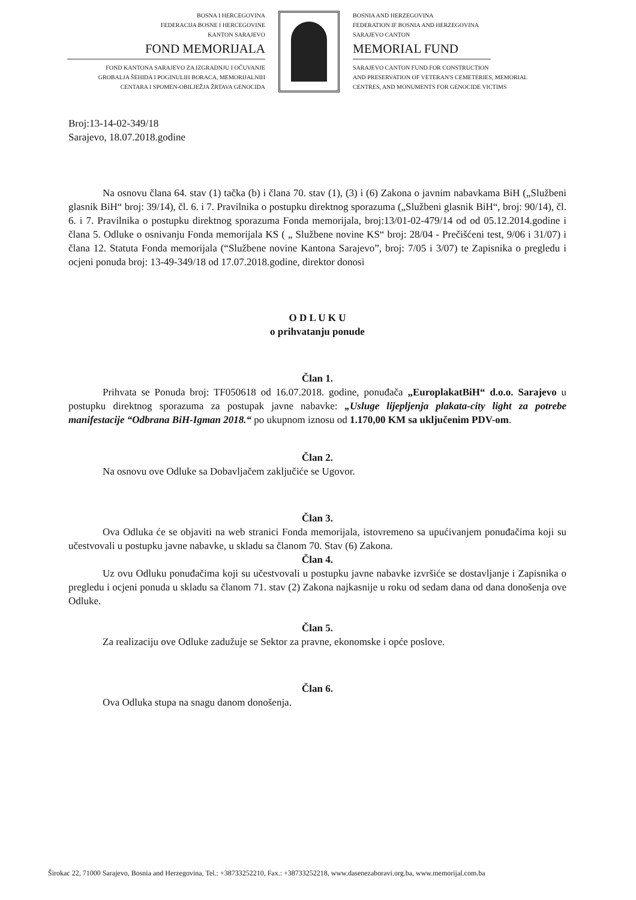BOSNA I HERCEGOVINA
FEDERACIJA BOSNE I HERCEGOVINE
KANTON SARAJEVO
FOND MEMORIJALA
FOND KANTONA SARAJEVO ZA IZGRADNJU I OČUVANJE
GROBALJA ŠEHIDA I POGINULIH BORACA, MEMORIJALNIH
CENTARA I SPOMEN-OBILJEŽJA ŽRTAVA GENOCIDA
BOSNIA AND HERZEGOVINA
FEDERATION IF BOSNIA AND HERZEGOVINA
SARAJEVO CANTON
MEMORIAL FUND
SARAJEVO CANTON FUND FOR CONSTRUCTION
AND PRESERVATION OF VETERAN'S CEMETERIES, MEMORIAL
CENTRES, AND MONUMENTS FOR GENOCIDE VICTIMS
Broj:13-14-02-349/18
Sarajevo, 18.07.2018.godine
Na osnovu člana 64. stav (1) tačka (b) i člana 70. stav (1), (3) i (6) Zakona o javnim nabavkama BiH („Službeni glasnik BiH“ broj: 39/14), čl. 6. i 7. Pravilnika o postupku direktnog sporazuma („Službeni glasnik BiH“, broj: 90/14), čl. 6. i 7. Pravilnika o postupku direktnog sporazuma Fonda memorijala, broj:13/01-02-479/14 od od 05.12.2014.godine i člana 5. Odluke o osnivanju Fonda memorijala KS ( „ Službene novine KS“ broj: 28/04 - Prečišćeni test, 9/06 i 31/07) i člana 12. Statuta Fonda memorijala (“Službene novine Kantona Sarajevo”, broj: 7/05 i 3/07) te Zapisnika o pregledu i ocjeni ponuda broj: 13-49-349/18 od 17.07.2018.godine, direktor donosi
O D L U K U
o prihvatanju ponude
Član 1.
Prihvata se Ponuda broj: TF050618 od 16.07.2018. godine, ponuđača „EuroplakatBiH“ d.o.o. Sarajevo u postupku direktnog sporazuma za postupak javne nabavke: „Usluge lijepljenja plakata-city light za potrebe manifestacije “Odbrana BiH-Igman 2018.“ po ukupnom iznosu od 1.170,00 KM sa uključenim PDV-om.
Član 2.
Na osnovu ove Odluke sa Dobavljačem zaključiće se Ugovor.
Član 3.
Ova Odluka će se objaviti na web stranici Fonda memorijala, istovremeno sa upućivanjem ponuđačima koji su učestvovali u postupku javne nabavke, u skladu sa članom 70. Stav (6) Zakona.
Član 4.
Uz ovu Odluku ponuđačima koji su učestvovali u postupku javne nabavke izvršiće se dostavljanje i Zapisnika o pregledu i ocjeni ponuda u skladu sa članom 71. stav (2) Zakona najkasnije u roku od sedam dana od dana donošenja ove Odluke.
Član 5.
Za realizaciju ove Odluke zadužuje se Sektor za pravne, ekonomske i opće poslove.
Član 6.
Ova Odluka stupa na snagu danom donošenja.
Širokac 22, 71000 Sarajevo, Bosnia and Herzegovina, Tel.: +38733252210, Fax.: +38733252218, www.dasenezaboravi.org.ba, www.memorijal.com.ba